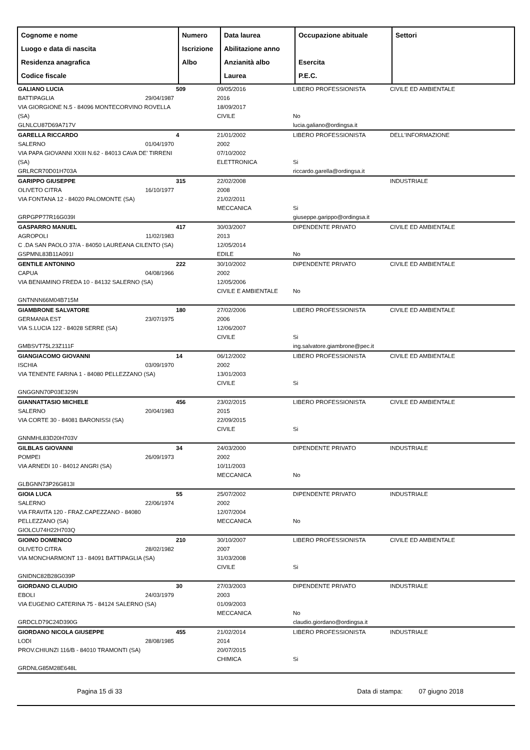| Cognome e nome Luogo e data di nascita Residenza anagrafica Codice fiscale | Numero Iscrizione Albo | Data laurea Abilitazione anno Anzianità albo Laurea | Occupazione abituale Esercita P.E.C. | Settori |
| GALIANO LUCIA BATTIPAGLIA 29/04/1987 VIA GIORGIONE N.5 - 84096 MONTECORVINO ROVELLA (SA) GLNLCU87D69A717V | 509 | 09/05/2016 2016 18/09/2017 CIVILE | LIBERO PROFESSIONISTA No lucia.galiano@ordingsa.it | CIVILE ED AMBIENTALE |
| GARELLA RICCARDO SALERNO 01/04/1970 VIA PAPA GIOVANNI XXIII N.62 - 84013 CAVA DE' TIRRENI (SA) GRLRCR70D01H703A | 4 | 21/01/2002 2002 07/10/2002 ELETTRONICA | LIBERO PROFESSIONISTA Si riccardo.garella@ordingsa.it | DELL'INFORMAZIONE |
| GARIPPO GIUSEPPE OLIVETO CITRA 16/10/1977 VIA FONTANA 12 - 84020 PALOMONTE (SA) GRPGPP77R16G039I | 315 | 22/02/2008 2008 21/02/2011 MECCANICA | Si giuseppe.garippo@ordingsa.it | INDUSTRIALE |
| GASPARRO MANUEL AGROPOLI 11/02/1983 C .DA SAN PAOLO 37/A - 84050 LAUREANA CILENTO (SA) GSPMNL83B11A091I | 417 | 30/03/2007 2013 12/05/2014 EDILE | DIPENDENTE PRIVATO No | CIVILE ED AMBIENTALE |
| GENTILE ANTONINO CAPUA 04/08/1966 VIA BENIAMINO FREDA 10 - 84132 SALERNO (SA) GNTNNN66M04B715M | 222 | 30/10/2002 2002 12/05/2006 CIVILE E AMBIENTALE | DIPENDENTE PRIVATO No | CIVILE ED AMBIENTALE |
| GIAMBRONE SALVATORE GERMANIA EST 23/07/1975 VIA S.LUCIA 122 - 84028 SERRE (SA) GMBSVT75L23Z111F | 180 | 27/02/2006 2006 12/06/2007 CIVILE | LIBERO PROFESSIONISTA Si ing.salvatore.giambrone@pec.it | CIVILE ED AMBIENTALE |
| GIANGIACOMO GIOVANNI ISCHIA 03/09/1970 VIA TENENTE FARINA 1 - 84080 PELLEZZANO (SA) GNGGNN70P03E329N | 14 | 06/12/2002 2002 13/01/2003 CIVILE | LIBERO PROFESSIONISTA Si | CIVILE ED AMBIENTALE |
| GIANNATTASIO MICHELE SALERNO 20/04/1983 VIA CORTE 30 - 84081 BARONISSI (SA) GNNMHL83D20H703V | 456 | 23/02/2015 2015 22/09/2015 CIVILE | LIBERO PROFESSIONISTA Si | CIVILE ED AMBIENTALE |
| GILBLAS GIOVANNI POMPEI 26/09/1973 VIA ARNEDI 10 - 84012 ANGRI (SA) GLBGNN73P26G813I | 34 | 24/03/2000 2002 10/11/2003 MECCANICA | DIPENDENTE PRIVATO No | INDUSTRIALE |
| GIOIA LUCA SALERNO 22/06/1974 VIA FRAVITA 120 - FRAZ.CAPEZZANO - 84080 PELLEZZANO (SA) GIOLCU74H22H703Q | 55 | 25/07/2002 2002 12/07/2004 MECCANICA | DIPENDENTE PRIVATO No | INDUSTRIALE |
| GIOINO DOMENICO OLIVETO CITRA 28/02/1982 VIA MONCHARMONT 13 - 84091 BATTIPAGLIA (SA) GNIDNC82B28G039P | 210 | 30/10/2007 2007 31/03/2008 CIVILE | LIBERO PROFESSIONISTA Si | CIVILE ED AMBIENTALE |
| GIORDANO CLAUDIO EBOLI 24/03/1979 VIA EUGENIO CATERINA 75 - 84124 SALERNO (SA) GRDCLD79C24D390G | 30 | 27/03/2003 2003 01/09/2003 MECCANICA | DIPENDENTE PRIVATO No claudio.giordano@ordingsa.it | INDUSTRIALE |
| GIORDANO NICOLA GIUSEPPE LODI 28/08/1985 PROV.CHIUNZI 116/B - 84010 TRAMONTI (SA) GRDNLG85M28E648L | 455 | 21/02/2014 2014 20/07/2015 CHIMICA | LIBERO PROFESSIONISTA Si | INDUSTRIALE |
Pagina 15 di 33 Data di stampa: 07 giugno 2018